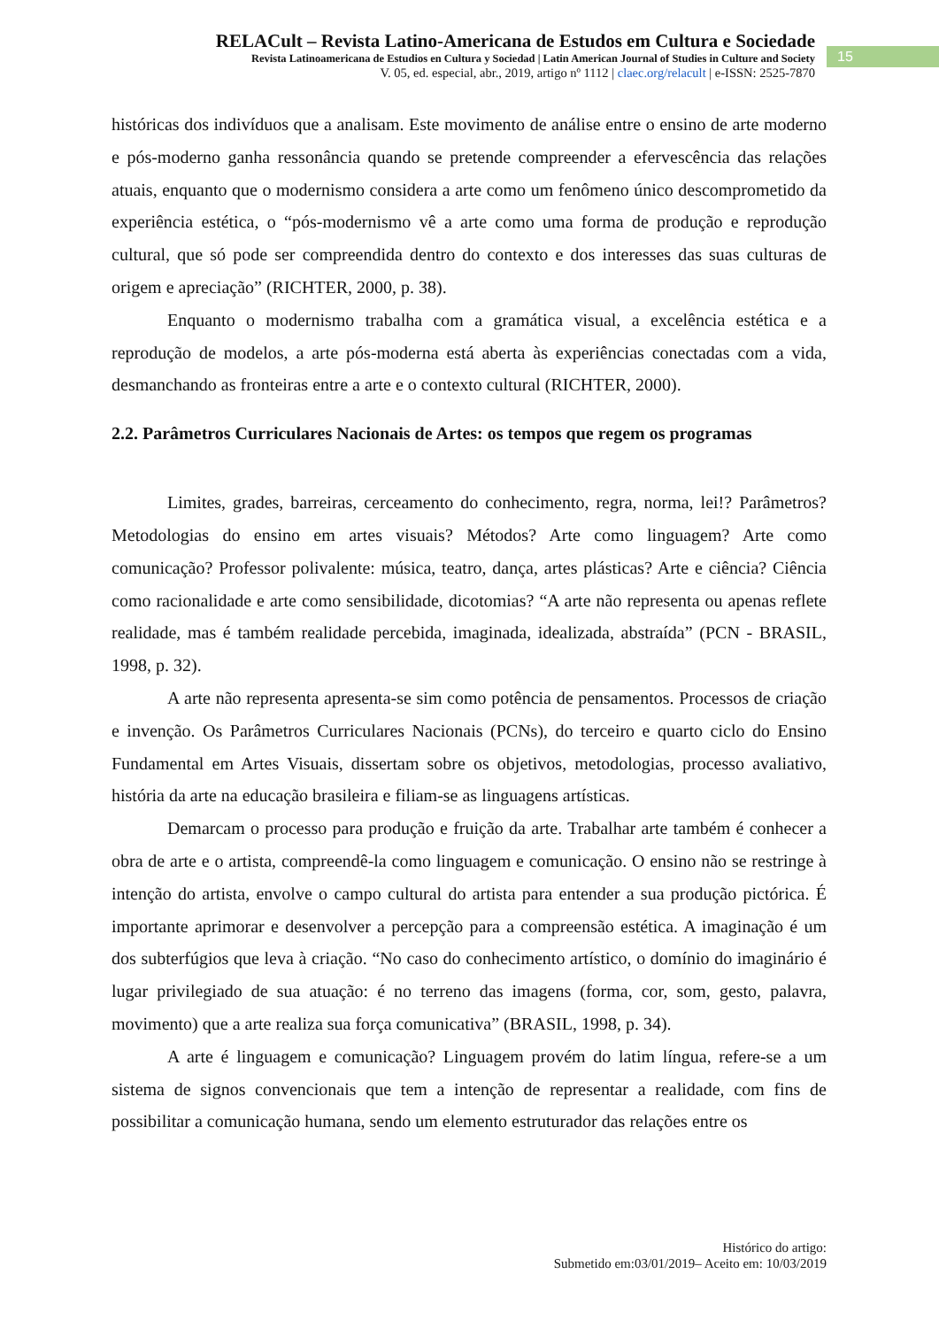RELACult – Revista Latino-Americana de Estudos em Cultura e Sociedade
Revista Latinoamericana de Estudios en Cultura y Sociedad | Latin American Journal of Studies in Culture and Society
V. 05, ed. especial, abr., 2019, artigo nº 1112 | claec.org/relacult | e-ISSN: 2525-7870
15
históricas dos indivíduos que a analisam. Este movimento de análise entre o ensino de arte moderno e pós-moderno ganha ressonância quando se pretende compreender a efervescência das relações atuais, enquanto que o modernismo considera a arte como um fenômeno único descomprometido da experiência estética, o “pós-modernismo vê a arte como uma forma de produção e reprodução cultural, que só pode ser compreendida dentro do contexto e dos interesses das suas culturas de origem e apreciação” (RICHTER, 2000, p. 38).
Enquanto o modernismo trabalha com a gramática visual, a excelência estética e a reprodução de modelos, a arte pós-moderna está aberta às experiências conectadas com a vida, desmanchando as fronteiras entre a arte e o contexto cultural (RICHTER, 2000).
2.2. Parâmetros Curriculares Nacionais de Artes: os tempos que regem os programas
Limites, grades, barreiras, cerceamento do conhecimento, regra, norma, lei!? Parâmetros? Metodologias do ensino em artes visuais? Métodos? Arte como linguagem? Arte como comunicação? Professor polivalente: música, teatro, dança, artes plásticas? Arte e ciência? Ciência como racionalidade e arte como sensibilidade, dicotomias? “A arte não representa ou apenas reflete realidade, mas é também realidade percebida, imaginada, idealizada, abstraída” (PCN - BRASIL, 1998, p. 32).
A arte não representa apresenta-se sim como potência de pensamentos. Processos de criação e invenção. Os Parâmetros Curriculares Nacionais (PCNs), do terceiro e quarto ciclo do Ensino Fundamental em Artes Visuais, dissertam sobre os objetivos, metodologias, processo avaliativo, história da arte na educação brasileira e filiam-se as linguagens artísticas.
Demarcam o processo para produção e fruição da arte. Trabalhar arte também é conhecer a obra de arte e o artista, compreendê-la como linguagem e comunicação. O ensino não se restringe à intenção do artista, envolve o campo cultural do artista para entender a sua produção pictórica. É importante aprimorar e desenvolver a percepção para a compreensão estética. A imaginação é um dos subterfúgios que leva à criação. “No caso do conhecimento artístico, o domínio do imaginário é lugar privilegiado de sua atuação: é no terreno das imagens (forma, cor, som, gesto, palavra, movimento) que a arte realiza sua força comunicativa” (BRASIL, 1998, p. 34).
A arte é linguagem e comunicação? Linguagem provém do latim língua, refere-se a um sistema de signos convencionais que tem a intenção de representar a realidade, com fins de possibilitar a comunicação humana, sendo um elemento estruturador das relações entre os
Histórico do artigo:
Submetido em:03/01/2019– Aceito em: 10/03/2019